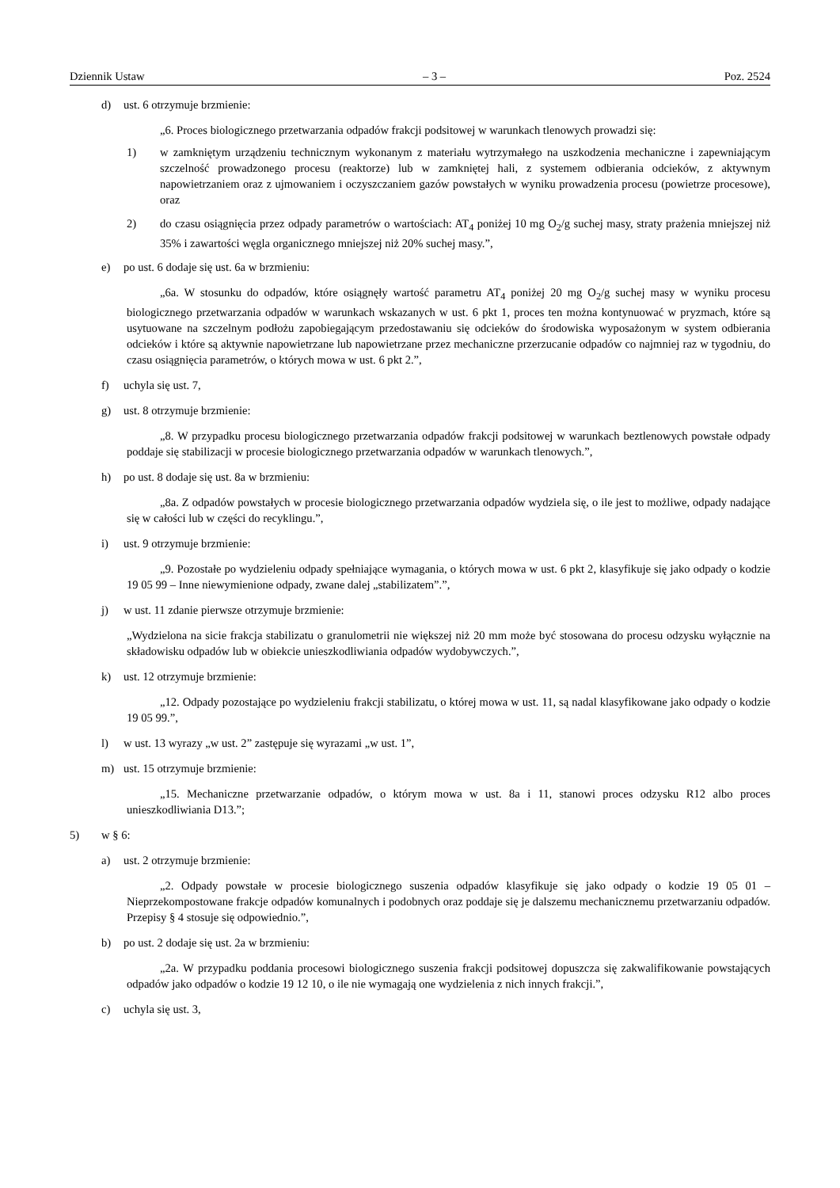Dziennik Ustaw – 3 – Poz. 2524
d) ust. 6 otrzymuje brzmienie:
„6. Proces biologicznego przetwarzania odpadów frakcji podsitowej w warunkach tlenowych prowadzi się:
1) w zamkniętym urządzeniu technicznym wykonanym z materiału wytrzymałego na uszkodzenia mechaniczne i zapewniającym szczelność prowadzonego procesu (reaktorze) lub w zamkniętej hali, z systemem odbierania odcieków, z aktywnym napowietrzaniem oraz z ujmowaniem i oczyszczaniem gazów powstałych w wyniku prowadzenia procesu (powietrze procesowe), oraz
2) do czasu osiągnięcia przez odpady parametrów o wartościach: AT<sub>4</sub> poniżej 10 mg O<sub>2</sub>/g suchej masy, straty prażenia mniejszej niż 35% i zawartości węgla organicznego mniejszej niż 20% suchej masy.”,
e) po ust. 6 dodaje się ust. 6a w brzmieniu:
„6a. W stosunku do odpadów, które osiągnęły wartość parametru AT<sub>4</sub> poniżej 20 mg O<sub>2</sub>/g suchej masy w wyniku procesu biologicznego przetwarzania odpadów w warunkach wskazanych w ust. 6 pkt 1, proces ten można kontynuować w pryzmach, które są usytuowane na szczelnym podłożu zapobiegającym przedostawaniu się odcieków do środowiska wyposażonym w system odbierania odcieków i które są aktywnie napowietrzane lub napowietrzane przez mechaniczne przerzucanie odpadów co najmniej raz w tygodniu, do czasu osiągnięcia parametrów, o których mowa w ust. 6 pkt 2.”,
f) uchyla się ust. 7,
g) ust. 8 otrzymuje brzmienie:
„8. W przypadku procesu biologicznego przetwarzania odpadów frakcji podsitowej w warunkach beztlenowych powstałe odpady poddaje się stabilizacji w procesie biologicznego przetwarzania odpadów w warunkach tlenowych.”,
h) po ust. 8 dodaje się ust. 8a w brzmieniu:
„8a. Z odpadów powstałych w procesie biologicznego przetwarzania odpadów wydziela się, o ile jest to możliwe, odpady nadające się w całości lub w części do recyklingu.”,
i) ust. 9 otrzymuje brzmienie:
„9. Pozostałe po wydzieleniu odpady spełniające wymagania, o których mowa w ust. 6 pkt 2, klasyfikuje się jako odpady o kodzie 19 05 99 – Inne niewymienione odpady, zwane dalej „stabilizatem”.”,
j) w ust. 11 zdanie pierwsze otrzymuje brzmienie:
„Wydzielona na sicie frakcja stabilizatu o granulometrii nie większej niż 20 mm może być stosowana do procesu odzysku wyłącznie na składowisku odpadów lub w obiekcie unieszkodliwiania odpadów wydobywczych.”,
k) ust. 12 otrzymuje brzmienie:
„12. Odpady pozostające po wydzieleniu frakcji stabilizatu, o której mowa w ust. 11, są nadal klasyfikowane jako odpady o kodzie 19 05 99.”,
l) w ust. 13 wyrazy „w ust. 2” zastępuje się wyrazami „w ust. 1”,
m) ust. 15 otrzymuje brzmienie:
„15. Mechaniczne przetwarzanie odpadów, o którym mowa w ust. 8a i 11, stanowi proces odzysku R12 albo proces unieszkodliwiania D13.”;
5) w § 6:
a) ust. 2 otrzymuje brzmienie:
„2. Odpady powstałe w procesie biologicznego suszenia odpadów klasyfikuje się jako odpady o kodzie 19 05 01 – Nieprzekompostowane frakcje odpadów komunalnych i podobnych oraz poddaje się je dalszemu mechanicznemu przetwarzaniu odpadów. Przepisy § 4 stosuje się odpowiednio.”,
b) po ust. 2 dodaje się ust. 2a w brzmieniu:
„2a. W przypadku poddania procesowi biologicznego suszenia frakcji podsitowej dopuszcza się zakwalifikowanie powstających odpadów jako odpadów o kodzie 19 12 10, o ile nie wymagają one wydzielenia z nich innych frakcji.”,
c) uchyla się ust. 3,